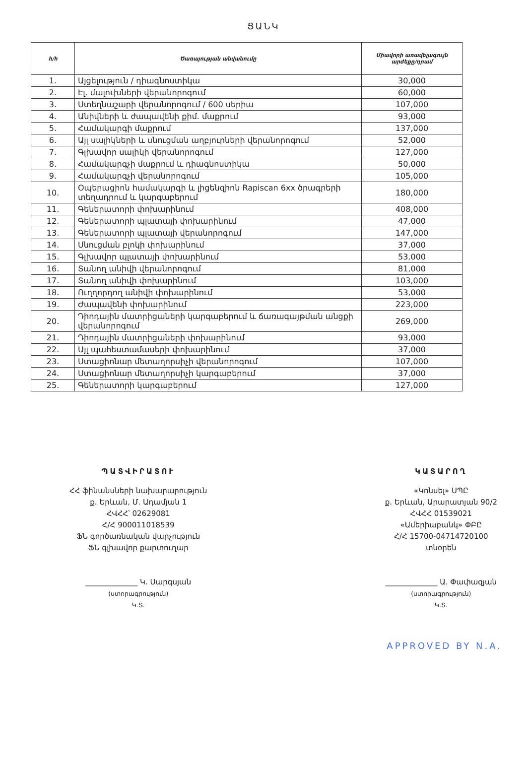ՑԱՆԿ
| հ/հ | Ծառայության անվանումը | Միավորի առավելագույն արժեքը/դրամ |
| --- | --- | --- |
| 1. | Այցելություն / դիագնոստիկա | 30,000 |
| 2. | Էլ. մալուխների վերանորոգում | 60,000 |
| 3. | Ստեղնաշարի վերանորոգում / 600 սերիա | 107,000 |
| 4. | Անիվների և ժապավենի քիմ. մաքրում | 93,000 |
| 5. | Համակարգի մաքրում | 137,000 |
| 6. | Այլ սալիկների և սնուցման աղբյուրների վերանորոգում | 52,000 |
| 7. | Գլխավոր սալիկի վերանորոգում | 127,000 |
| 8. | Համակարգչի մաքրում և դիագնոստիկա | 50,000 |
| 9. | Համակարգչի վերանորոգում | 105,000 |
| 10. | Օպերացիոն համակարգի և լիցենզիոն Rapiscan 6xx ծրագրերի տեղադրում և կարգաբերում | 180,000 |
| 11. | Գեներատորի փոխարինում | 408,000 |
| 12. | Գեներատորի պլատայի փոխարինում | 47,000 |
| 13. | Գեներատորի պլատայի վերանորոգում | 147,000 |
| 14. | Սնուցման բլոկի փոխարինում | 37,000 |
| 15. | Գլխավոր պլատայի փոխարինում | 53,000 |
| 16. | Տանող անիվի վերանորոգում | 81,000 |
| 17. | Տանող անիվի փոխարինում | 103,000 |
| 18. | Ուղղորդող անիվի փոխարինում | 53,000 |
| 19. | Ժապավենի փոխարինում | 223,000 |
| 20. | Դիոդային մատրիցաների կարգաբերում և ճառագայթման անցքի վերանորոգում | 269,000 |
| 21. | Դիոդային մատրիցաների փոխարինում | 93,000 |
| 22. | Այլ պահեստամասերի փոխարինում | 37,000 |
| 23. | Ստացիոնար մետաղորսիչի վերանորոգում | 107,000 |
| 24. | Ստացիոնար մետաղորսիչի կարգաբերում | 37,000 |
| 25. | Գեներատորի կարգաբերում | 127,000 |
ՊԱՏՎԻՐԱՏՈՒ
ՀՀ ֆինանսների նախարարություն
ք. Երևան, Մ. Ադամյան 1
ՀՎՀՀ՝ 02629081
Հ/Հ 900011018539
ՖՆ գործառնական վարչություն
ՖՆ գլխավոր քարտուղար
______________ Կ. Սարգսյան
(ստորագրություն)
Կ.Տ.
ԿԱՏԱՐՈՂ
«Կոնսել» ՍՊԸ
ք. Երևան, Արարատյան 90/2
ՀՎՀՀ 01539021
«Ամերիաբանկ» ՓԲԸ
Հ/Հ 15700-0471472010​0
տնօրեն
______________ Ա. Փափազյան
(ստորագրություն)
Կ.Տ.
APPROVED BY N.A.